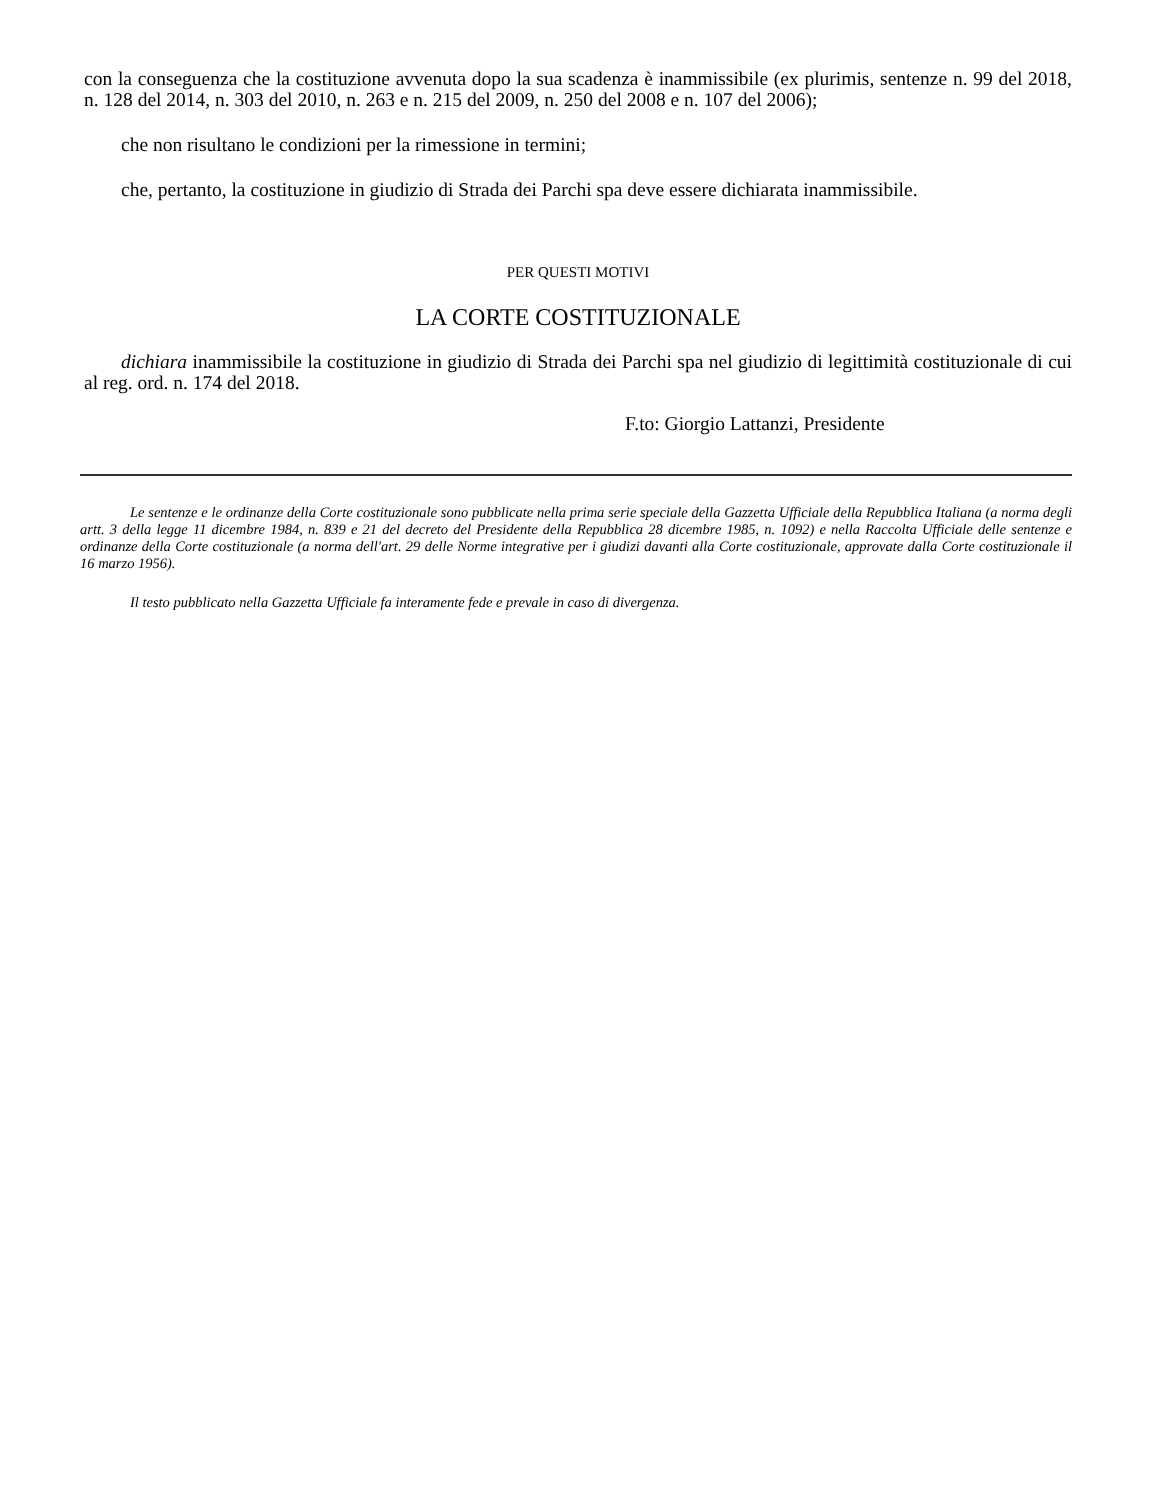con la conseguenza che la costituzione avvenuta dopo la sua scadenza è inammissibile (ex plurimis, sentenze n. 99 del 2018, n. 128 del 2014, n. 303 del 2010, n. 263 e n. 215 del 2009, n. 250 del 2008 e n. 107 del 2006);
che non risultano le condizioni per la rimessione in termini;
che, pertanto, la costituzione in giudizio di Strada dei Parchi spa deve essere dichiarata inammissibile.
PER QUESTI MOTIVI
LA CORTE COSTITUZIONALE
dichiara inammissibile la costituzione in giudizio di Strada dei Parchi spa nel giudizio di legittimità costituzionale di cui al reg. ord. n. 174 del 2018.
F.to: Giorgio Lattanzi, Presidente
Le sentenze e le ordinanze della Corte costituzionale sono pubblicate nella prima serie speciale della Gazzetta Ufficiale della Repubblica Italiana (a norma degli artt. 3 della legge 11 dicembre 1984, n. 839 e 21 del decreto del Presidente della Repubblica 28 dicembre 1985, n. 1092) e nella Raccolta Ufficiale delle sentenze e ordinanze della Corte costituzionale (a norma dell'art. 29 delle Norme integrative per i giudizi davanti alla Corte costituzionale, approvate dalla Corte costituzionale il 16 marzo 1956).
Il testo pubblicato nella Gazzetta Ufficiale fa interamente fede e prevale in caso di divergenza.